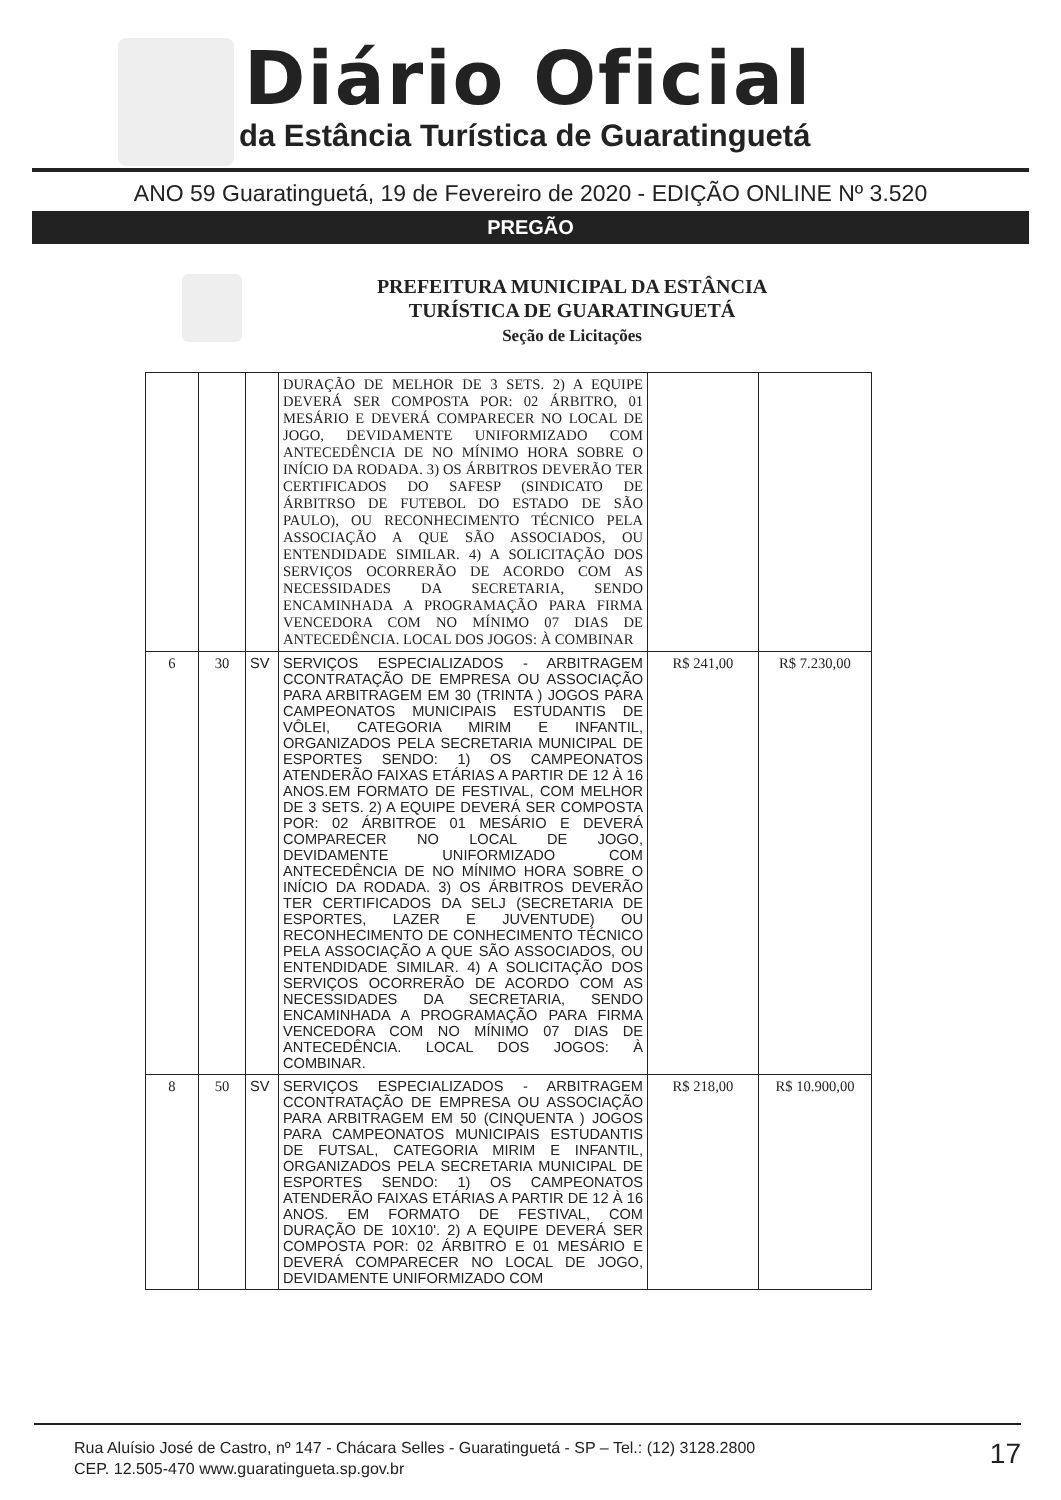Diário Oficial
da Estância Turística de Guaratinguetá
ANO 59 Guaratinguetá, 19 de Fevereiro de 2020 - EDIÇÃO ONLINE Nº 3.520
PREGÃO
PREFEITURA MUNICIPAL DA ESTÂNCIA
TURÍSTICA DE GUARATINGUETÁ
Seção de Licitações
| | | | DURAÇÃO DE MELHOR DE 3 SETS. 2) A EQUIPE DEVERÁ SER COMPOSTA POR: 02 ÁRBITRO, 01 MESÁRIO E DEVERÁ COMPARECER NO LOCAL DE JOGO, DEVIDAMENTE UNIFORMIZADO COM ANTECEDÊNCIA DE NO MÍNIMO HORA SOBRE O INÍCIO DA RODADA. 3) OS ÁRBITROS DEVERÃO TER CERTIFICADOS DO SAFESP (SINDICATO DE ÁRBITRSO DE FUTEBOL DO ESTADO DE SÃO PAULO), OU RECONHECIMENTO TÉCNICO PELA ASSOCIAÇÃO A QUE SÃO ASSOCIADOS, OU ENTENDIDADE SIMILAR. 4) A SOLICITAÇÃO DOS SERVIÇOS OCORRERÃO DE ACORDO COM AS NECESSIDADES DA SECRETARIA, SENDO ENCAMINHADA A PROGRAMAÇÃO PARA FIRMA VENCEDORA COM NO MÍNIMO 07 DIAS DE ANTECEDÊNCIA. LOCAL DOS JOGOS: À COMBINAR | | |
| 6 | 30 | SV | SERVIÇOS ESPECIALIZADOS - ARBITRAGEM CCONTRATAÇÃO DE EMPRESA OU ASSOCIAÇÃO PARA ARBITRAGEM EM 30 (TRINTA ) JOGOS PARA CAMPEONATOS MUNICIPAIS ESTUDANTIS DE VÔLEI, CATEGORIA MIRIM E INFANTIL, ORGANIZADOS PELA SECRETARIA MUNICIPAL DE ESPORTES SENDO: 1) OS CAMPEONATOS ATENDERÃO FAIXAS ETÁRIAS A PARTIR DE 12 À 16 ANOS.EM FORMATO DE FESTIVAL, COM MELHOR DE 3 SETS. 2) A EQUIPE DEVERÁ SER COMPOSTA POR: 02 ÁRBITROE 01 MESÁRIO E DEVERÁ COMPARECER NO LOCAL DE JOGO, DEVIDAMENTE UNIFORMIZADO COM ANTECEDÊNCIA DE NO MÍNIMO HORA SOBRE O INÍCIO DA RODADA. 3) OS ÁRBITROS DEVERÃO TER CERTIFICADOS DA SELJ (SECRETARIA DE ESPORTES, LAZER E JUVENTUDE) OU RECONHECIMENTO DE CONHECIMENTO TÉCNICO PELA ASSOCIAÇÃO A QUE SÃO ASSOCIADOS, OU ENTENDIDADE SIMILAR. 4) A SOLICITAÇÃO DOS SERVIÇOS OCORRERÃO DE ACORDO COM AS NECESSIDADES DA SECRETARIA, SENDO ENCAMINHADA A PROGRAMAÇÃO PARA FIRMA VENCEDORA COM NO MÍNIMO 07 DIAS DE ANTECEDÊNCIA. LOCAL DOS JOGOS: À COMBINAR. | R$ 241,00 | R$ 7.230,00 |
| 8 | 50 | SV | SERVIÇOS ESPECIALIZADOS - ARBITRAGEM CCONTRATAÇÃO DE EMPRESA OU ASSOCIAÇÃO PARA ARBITRAGEM EM 50 (CINQUENTA ) JOGOS PARA CAMPEONATOS MUNICIPAIS ESTUDANTIS DE FUTSAL, CATEGORIA MIRIM E INFANTIL, ORGANIZADOS PELA SECRETARIA MUNICIPAL DE ESPORTES SENDO: 1) OS CAMPEONATOS ATENDERÃO FAIXAS ETÁRIAS A PARTIR DE 12 À 16 ANOS. EM FORMATO DE FESTIVAL, COM DURAÇÃO DE 10X10'. 2) A EQUIPE DEVERÁ SER COMPOSTA POR: 02 ÁRBITRO E 01 MESÁRIO E DEVERÁ COMPARECER NO LOCAL DE JOGO, DEVIDAMENTE UNIFORMIZADO COM | R$ 218,00 | R$ 10.900,00 |
Rua Aluísio José de Castro, nº 147 - Chácara Selles - Guaratinguetá - SP – Tel.: (12) 3128.2800
CEP. 12.505-470 www.guaratingueta.sp.gov.br
17